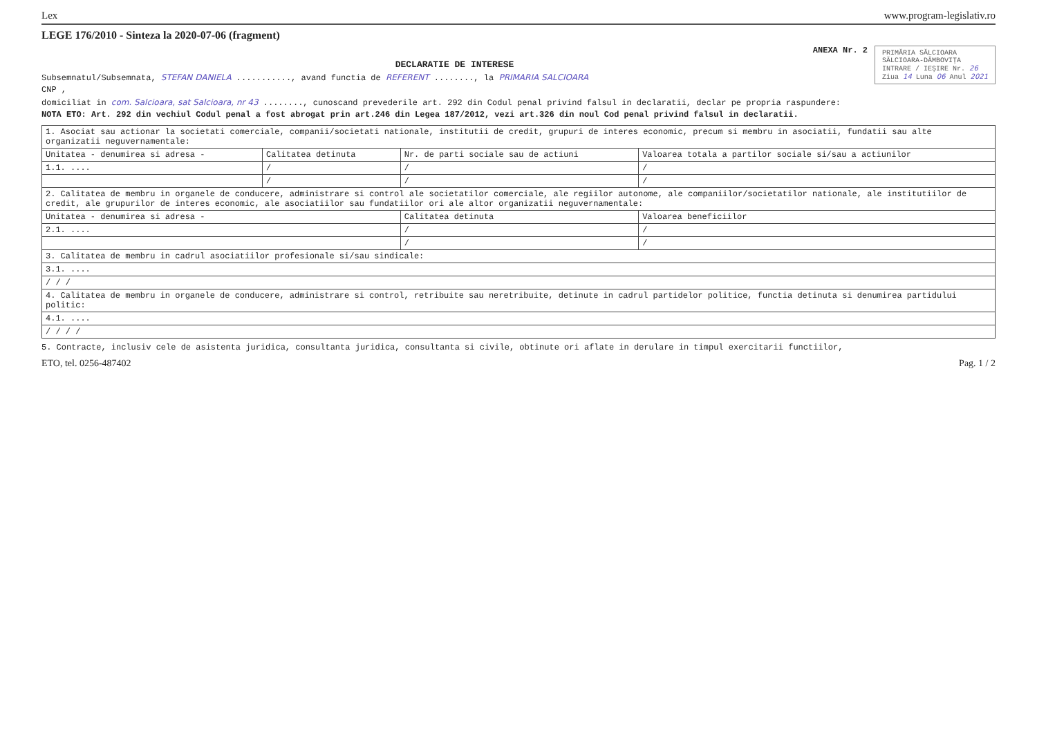Lex www.program-legislativ.ro
LEGE 176/2010 - Sinteza la 2020-07-06 (fragment)
PRIMĂRIA SĂLCIOARA
SĂLCIOARA-DÂMBOVIȚA
INTRARE / IEȘIRE Nr. 26
Ziua 14 Luna 06 Anul 2021
ANEXA Nr. 2
DECLARATIE DE INTERESE
Subsemnatul/Subsemnata, STEFAN DANIELA ..........., avand functia de REFERENT ........, la PRIMARIA SALCIOARA
CNP ,
domiciliat in com. Salcioara, sat Salcioara, nr 43 ........, cunoscand prevederile art. 292 din Codul penal privind falsul in declaratii, declar pe propria raspundere:
NOTA ETO: Art. 292 din vechiul Codul penal a fost abrogat prin art.246 din Legea 187/2012, vezi art.326 din noul Cod penal privind falsul in declaratii.
| 1. Asociat sau actionar la societati comerciale, companii/societati nationale, institutii de credit, grupuri de interes economic, precum si membru in asociatii, fundatii sau alte organizatii neguvernamentale: | | | |
| Unitatea - denumirea si adresa - | Calitatea detinuta | Nr. de parti sociale sau de actiuni | Valoarea totala a partilor sociale si/sau a actiunilor |
| 1.1. .... | / | / | / |
| | / | / | / |
| 2. Calitatea de membru in organele de conducere, administrare si control ale societatilor comerciale, ale regiilor autonome, ale companiilor/societatilor nationale, ale institutiilor de credit, ale grupurilor de interes economic, ale asociatiilor sau fundatiilor ori ale altor organizatii neguvernamentale: | | | |
| Unitatea - denumirea si adresa - | | Calitatea detinuta | Valoarea beneficiilor |
| 2.1. .... | | / | / |
| | | / | / |
| 3. Calitatea de membru in cadrul asociatiilor profesionale si/sau sindicale: | | | |
| 3.1. .... | | | |
| / / / | | | |
| 4. Calitatea de membru in organele de conducere, administrare si control, retribuite sau neretribuite, detinute in cadrul partidelor politice, functia detinuta si denumirea partidului politic: | | | |
| 4.1. .... | | | |
| / / / / | | | |
5. Contracte, inclusiv cele de asistenta juridica, consultanta juridica, consultanta si civile, obtinute ori aflate in derulare in timpul exercitarii functiilor,
ETO, tel. 0256-487402 Pag. 1 / 2